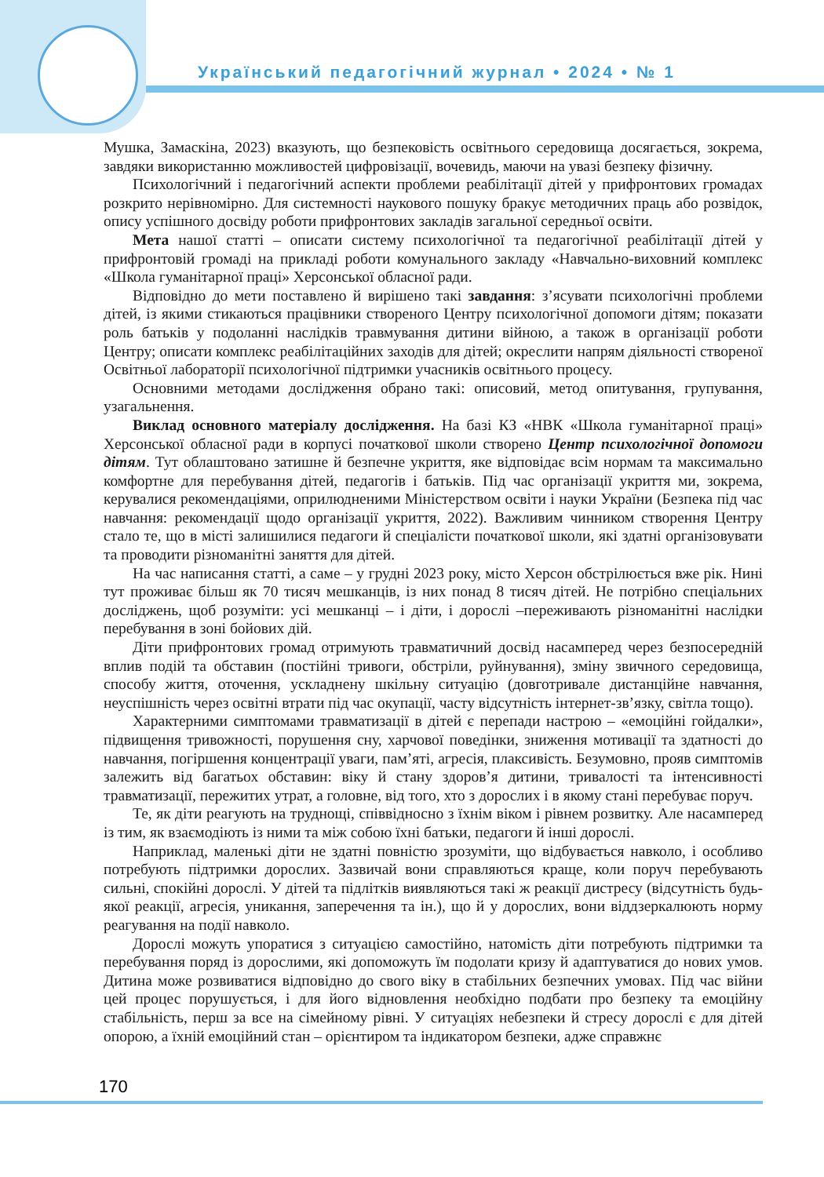Український педагогічний журнал • 2024 • № 1
Мушка, Замаскіна, 2023) вказують, що безпековість освітнього середовища досягається, зокрема, завдяки використанню можливостей цифровізації, вочевидь, маючи на увазі безпеку фізичну.
Психологічний і педагогічний аспекти проблеми реабілітації дітей у прифронтових громадах розкрито нерівномірно. Для системності наукового пошуку бракує методичних праць або розвідок, опису успішного досвіду роботи прифронтових закладів загальної середньої освіти.
Мета нашої статті – описати систему психологічної та педагогічної реабілітації дітей у прифронтовій громаді на прикладі роботи комунального закладу «Навчально-виховний комплекс «Школа гуманітарної праці» Херсонської обласної ради.
Відповідно до мети поставлено й вирішено такі завдання: з’ясувати психологічні проблеми дітей, із якими стикаються працівники створеного Центру психологічної допомоги дітям; показати роль батьків у подоланні наслідків травмування дитини війною, а також в організації роботи Центру; описати комплекс реабілітаційних заходів для дітей; окреслити напрям діяльності створеної Освітньої лабораторії психологічної підтримки учасників освітнього процесу.
Основними методами дослідження обрано такі: описовий, метод опитування, групування, узагальнення.
Виклад основного матеріалу дослідження. На базі КЗ «НВК «Школа гуманітарної праці» Херсонської обласної ради в корпусі початкової школи створено Центр психологічної допомоги дітям. Тут облаштовано затишне й безпечне укриття, яке відповідає всім нормам та максимально комфортне для перебування дітей, педагогів і батьків. Під час організації укриття ми, зокрема, керувалися рекомендаціями, оприлюдненими Міністерством освіти і науки України (Безпека під час навчання: рекомендації щодо організації укриття, 2022). Важливим чинником створення Центру стало те, що в місті залишилися педагоги й спеціалісти початкової школи, які здатні організовувати та проводити різноманітні заняття для дітей.
На час написання статті, а саме – у грудні 2023 року, місто Херсон обстрілюється вже рік. Нині тут проживає більш як 70 тисяч мешканців, із них понад 8 тисяч дітей. Не потрібно спеціальних досліджень, щоб розуміти: усі мешканці – і діти, і дорослі –переживають різноманітні наслідки перебування в зоні бойових дій.
Діти прифронтових громад отримують травматичний досвід насамперед через безпосередній вплив подій та обставин (постійні тривоги, обстріли, руйнування), зміну звичного середовища, способу життя, оточення, ускладнену шкільну ситуацію (довготривале дистанційне навчання, неуспішність через освітні втрати під час окупації, часту відсутність інтернет-зв’язку, світла тощо).
Характерними симптомами травматизації в дітей є перепади настрою – «емоційні гойдалки», підвищення тривожності, порушення сну, харчової поведінки, зниження мотивації та здатності до навчання, погіршення концентрації уваги, пам’яті, агресія, плаксивість. Безумовно, прояв симптомів залежить від багатьох обставин: віку й стану здоров’я дитини, тривалості та інтенсивності травматизації, пережитих утрат, а головне, від того, хто з дорослих і в якому стані перебуває поруч.
Те, як діти реагують на труднощі, співвідносно з їхнім віком і рівнем розвитку. Але насамперед із тим, як взаємодіють із ними та між собою їхні батьки, педагоги й інші дорослі.
Наприклад, маленькі діти не здатні повністю зрозуміти, що відбувається навколо, і особливо потребують підтримки дорослих. Зазвичай вони справляються краще, коли поруч перебувають сильні, спокійні дорослі. У дітей та підлітків виявляються такі ж реакції дистресу (відсутність будь-якої реакції, агресія, уникання, заперечення та ін.), що й у дорослих, вони віддзеркалюють норму реагування на події навколо.
Дорослі можуть упоратися з ситуацією самостійно, натомість діти потребують підтримки та перебування поряд із дорослими, які допоможуть їм подолати кризу й адаптуватися до нових умов. Дитина може розвиватися відповідно до свого віку в стабільних безпечних умовах. Під час війни цей процес порушується, і для його відновлення необхідно подбати про безпеку та емоційну стабільність, перш за все на сімейному рівні. У ситуаціях небезпеки й стресу дорослі є для дітей опорою, а їхній емоційний стан – орієнтиром та індикатором безпеки, адже справжнє
170